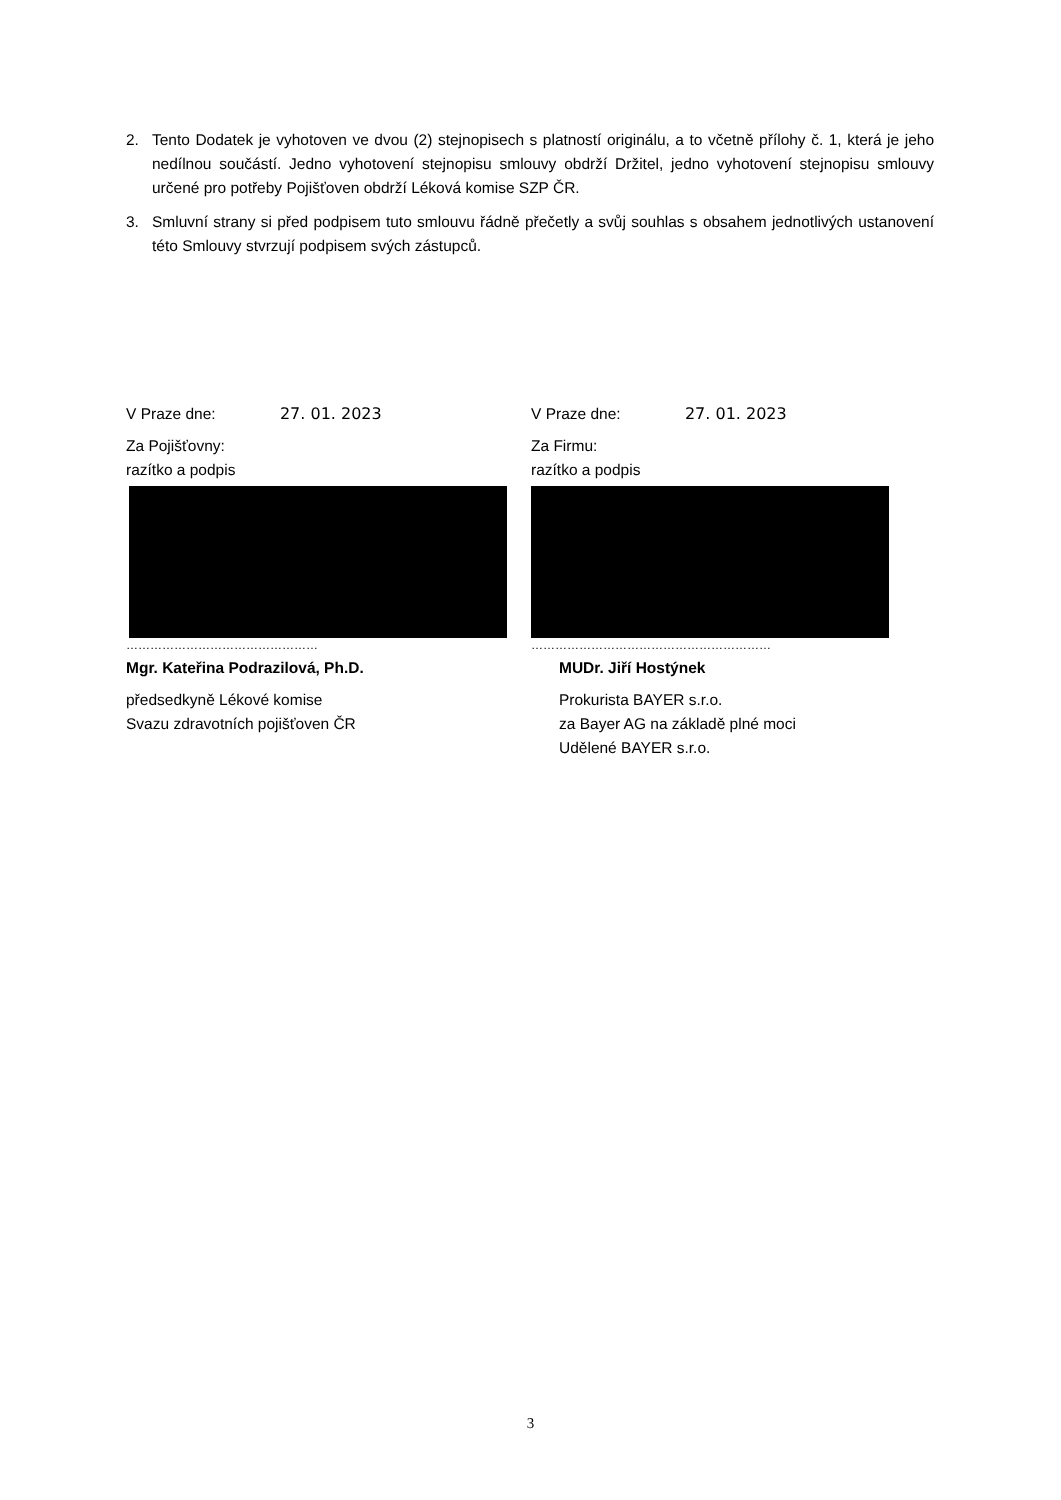2. Tento Dodatek je vyhotoven ve dvou (2) stejnopisech s platností originálu, a to včetně přílohy č. 1, která je jeho nedílnou součástí. Jedno vyhotovení stejnopisu smlouvy obdrží Držitel, jedno vyhotovení stejnopisu smlouvy určené pro potřeby Pojišťoven obdrží Léková komise SZP ČR.
3. Smluvní strany si před podpisem tuto smlouvu řádně přečetly a svůj souhlas s obsahem jednotlivých ustanovení této Smlouvy stvrzují podpisem svých zástupců.
V Praze dne: 27. 01. 2023
Za Pojišťovny:
razítko a podpis
…………………………………………
Mgr. Kateřina Podrazilová, Ph.D.
předsedkyně Lékové komise
Svazu zdravotních pojišťoven ČR
V Praze dne: 27. 01. 2023
Za Firmu:
razítko a podpis
……………………………………………………
MUDr. Jiří Hostýnek
Prokurista BAYER s.r.o.
za Bayer AG na základě plné moci
Udělené BAYER s.r.o.
3